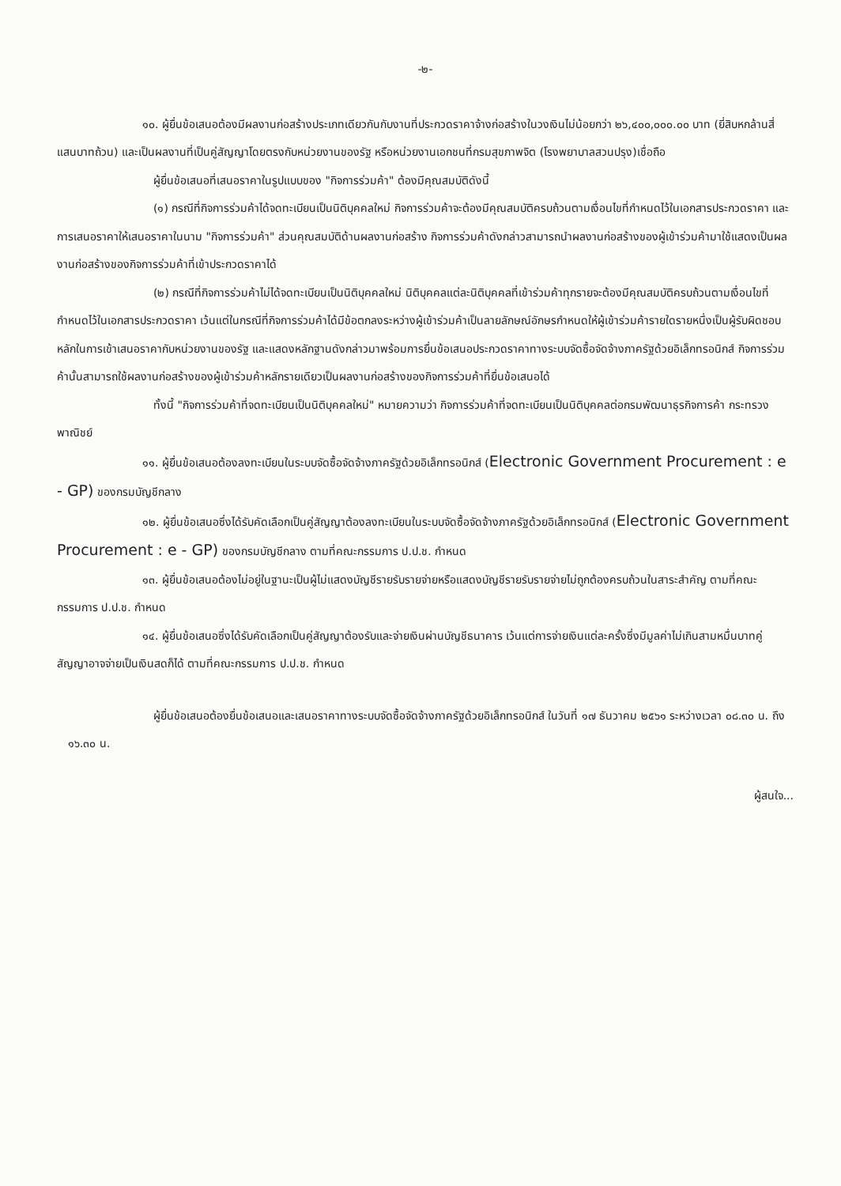-๒-
๑๐. ผู้ยื่นข้อเสนอต้องมีผลงานก่อสร้างประเภทเดียวกันกับงานที่ประกวดราคาจ้างก่อสร้างในวงเงินไม่น้อยกว่า ๒๖,๔๐๐,๐๐๐.๐๐ บาท (ยี่สิบหกล้านสี่แสนบาทถ้วน) และเป็นผลงานที่เป็นคู่สัญญาโดยตรงกับหน่วยงานของรัฐ หรือหน่วยงานเอกชนที่กรมสุขภาพจิต (โรงพยาบาลสวนปรุง)เชื่อถือ
ผู้ยื่นข้อเสนอที่เสนอราคาในรูปแบบของ "กิจการร่วมค้า" ต้องมีคุณสมบัติดังนี้
(๑) กรณีที่กิจการร่วมค้าได้จดทะเบียนเป็นนิติบุคคลใหม่ กิจการร่วมค้าจะต้องมีคุณสมบัติครบถ้วนตามเงื่อนไขที่กำหนดไว้ในเอกสารประกวดราคา และการเสนอราคาให้เสนอราคาในนาม "กิจการร่วมค้า" ส่วนคุณสมบัติด้านผลงานก่อสร้าง กิจการร่วมค้าดังกล่าวสามารถนำผลงานก่อสร้างของผู้เข้าร่วมค้ามาใช้แสดงเป็นผลงานก่อสร้างของกิจการร่วมค้าที่เข้าประกวดราคาได้
(๒) กรณีที่กิจการร่วมค้าไม่ได้จดทะเบียนเป็นนิติบุคคลใหม่ นิติบุคคลแต่ละนิติบุคคลที่เข้าร่วมค้าทุกรายจะต้องมีคุณสมบัติครบถ้วนตามเงื่อนไขที่กำหนดไว้ในเอกสารประกวดราคา เว้นแต่ในกรณีที่กิจการร่วมค้าได้มีข้อตกลงระหว่างผู้เข้าร่วมค้าเป็นลายลักษณ์อักษรกำหนดให้ผู้เข้าร่วมค้ารายใดรายหนึ่งเป็นผู้รับผิดชอบหลักในการเข้าเสนอราคากับหน่วยงานของรัฐ และแสดงหลักฐานดังกล่าวมาพร้อมการยื่นข้อเสนอประกวดราคาทางระบบจัดซื้อจัดจ้างภาครัฐด้วยอิเล็กทรอนิกส์ กิจการร่วมค้านั้นสามารถใช้ผลงานก่อสร้างของผู้เข้าร่วมค้าหลักรายเดียวเป็นผลงานก่อสร้างของกิจการร่วมค้าที่ยื่นข้อเสนอได้
ทั้งนี้ "กิจการร่วมค้าที่จดทะเบียนเป็นนิติบุคคลใหม่" หมายความว่า กิจการร่วมค้าที่จดทะเบียนเป็นนิติบุคคลต่อกรมพัฒนาธุรกิจการค้า กระทรวงพาณิชย์
๑๑. ผู้ยื่นข้อเสนอต้องลงทะเบียนในระบบจัดซื้อจัดจ้างภาครัฐด้วยอิเล็กทรอนิกส์ (Electronic Government Procurement : e - GP) ของกรมบัญชีกลาง
๑๒. ผู้ยื่นข้อเสนอซึ่งได้รับคัดเลือกเป็นคู่สัญญาต้องลงทะเบียนในระบบจัดซื้อจัดจ้างภาครัฐด้วยอิเล็กทรอนิกส์ (Electronic Government Procurement : e - GP) ของกรมบัญชีกลาง ตามที่คณะกรรมการ ป.ป.ช. กำหนด
๑๓. ผู้ยื่นข้อเสนอต้องไม่อยู่ในฐานะเป็นผู้ไม่แสดงบัญชีรายรับรายจ่ายหรือแสดงบัญชีรายรับรายจ่ายไม่ถูกต้องครบถ้วนในสาระสำคัญ ตามที่คณะกรรมการ ป.ป.ช. กำหนด
๑๔. ผู้ยื่นข้อเสนอซึ่งได้รับคัดเลือกเป็นคู่สัญญาต้องรับและจ่ายเงินผ่านบัญชีธนาคาร เว้นแต่การจ่ายเงินแต่ละครั้งซึ่งมีมูลค่าไม่เกินสามหมื่นบาทคู่สัญญาอาจจ่ายเป็นเงินสดก็ได้ ตามที่คณะกรรมการ ป.ป.ช. กำหนด
ผู้ยื่นข้อเสนอต้องยื่นข้อเสนอและเสนอราคาทางระบบจัดซื้อจัดจ้างภาครัฐด้วยอิเล็กทรอนิกส์ ในวันที่ ๑๗ ธันวาคม ๒๕๖๑ ระหว่างเวลา ๐๘.๓๐ น. ถึง ๑๖.๓๐ น.
ผู้สนใจ...